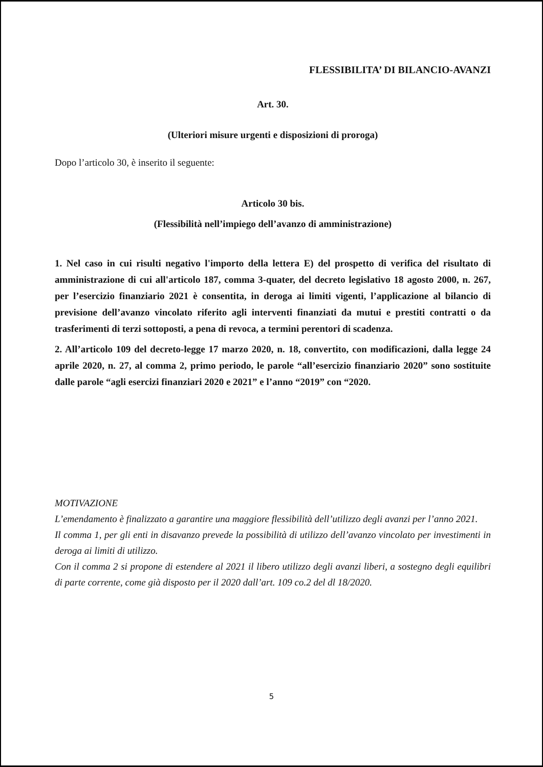FLESSIBILITA’ DI BILANCIO-AVANZI
Art. 30.
(Ulteriori misure urgenti e disposizioni di proroga)
Dopo l’articolo 30, è inserito il seguente:
Articolo 30 bis.
(Flessibilità nell’impiego dell’avanzo di amministrazione)
1. Nel caso in cui risulti negativo l'importo della lettera E) del prospetto di verifica del risultato di amministrazione di cui all'articolo 187, comma 3-quater, del decreto legislativo 18 agosto 2000, n. 267, per l’esercizio finanziario 2021 è consentita, in deroga ai limiti vigenti, l’applicazione al bilancio di previsione dell’avanzo vincolato riferito agli interventi finanziati da mutui e prestiti contratti o da trasferimenti di terzi sottoposti, a pena di revoca, a termini perentori di scadenza.
2. All’articolo 109 del decreto-legge 17 marzo 2020, n. 18, convertito, con modificazioni, dalla legge 24 aprile 2020, n. 27, al comma 2, primo periodo, le parole “all’esercizio finanziario 2020” sono sostituite dalle parole “agli esercizi finanziari 2020 e 2021” e l’anno “2019” con “2020.
MOTIVAZIONE
L’emendamento è finalizzato a garantire una maggiore flessibilità dell’utilizzo degli avanzi per l’anno 2021.
Il comma 1, per gli enti in disavanzo prevede la possibilità di utilizzo dell’avanzo vincolato per investimenti in deroga ai limiti di utilizzo.
Con il comma 2 si propone di estendere al 2021 il libero utilizzo degli avanzi liberi, a sostegno degli equilibri di parte corrente, come già disposto per il 2020 dall’art. 109 co.2 del dl 18/2020.
5